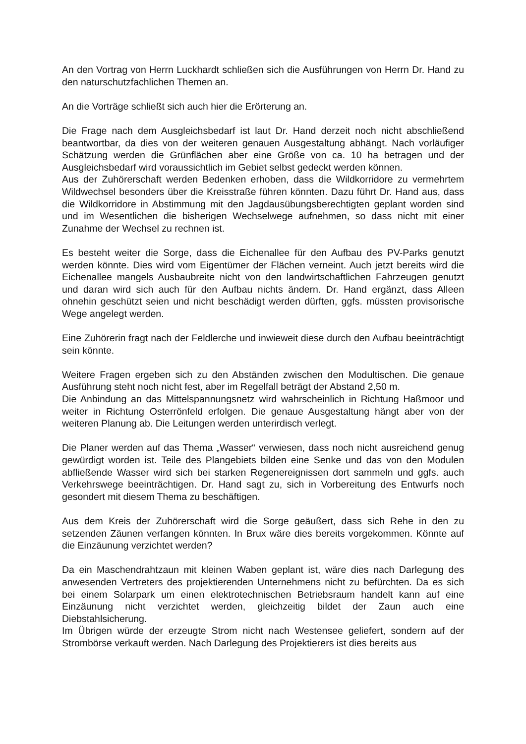An den Vortrag von Herrn Luckhardt schließen sich die Ausführungen von Herrn Dr. Hand zu den naturschutzfachlichen Themen an.
An die Vorträge schließt sich auch hier die Erörterung an.
Die Frage nach dem Ausgleichsbedarf ist laut Dr. Hand derzeit noch nicht abschließend beantwortbar, da dies von der weiteren genauen Ausgestaltung abhängt. Nach vorläufiger Schätzung werden die Grünflächen aber eine Größe von ca. 10 ha betragen und der Ausgleichsbedarf wird voraussichtlich im Gebiet selbst gedeckt werden können.
Aus der Zuhörerschaft werden Bedenken erhoben, dass die Wildkorridore zu vermehrtem Wildwechsel besonders über die Kreisstraße führen könnten. Dazu führt Dr. Hand aus, dass die Wildkorridore in Abstimmung mit den Jagdausübungsberechtigten geplant worden sind und im Wesentlichen die bisherigen Wechselwege aufnehmen, so dass nicht mit einer Zunahme der Wechsel zu rechnen ist.
Es besteht weiter die Sorge, dass die Eichenallee für den Aufbau des PV-Parks genutzt werden könnte. Dies wird vom Eigentümer der Flächen verneint. Auch jetzt bereits wird die Eichenallee mangels Ausbaubreite nicht von den landwirtschaftlichen Fahrzeugen genutzt und daran wird sich auch für den Aufbau nichts ändern. Dr. Hand ergänzt, dass Alleen ohnehin geschützt seien und nicht beschädigt werden dürften, ggfs. müssten provisorische Wege angelegt werden.
Eine Zuhörerin fragt nach der Feldlerche und inwieweit diese durch den Aufbau beeinträchtigt sein könnte.
Weitere Fragen ergeben sich zu den Abständen zwischen den Modultischen. Die genaue Ausführung steht noch nicht fest, aber im Regelfall beträgt der Abstand 2,50 m.
Die Anbindung an das Mittelspannungsnetz wird wahrscheinlich in Richtung Haßmoor und weiter in Richtung Osterrönfeld erfolgen. Die genaue Ausgestaltung hängt aber von der weiteren Planung ab. Die Leitungen werden unterirdisch verlegt.
Die Planer werden auf das Thema „Wasser“ verwiesen, dass noch nicht ausreichend genug gewürdigt worden ist. Teile des Plangebiets bilden eine Senke und das von den Modulen abfließende Wasser wird sich bei starken Regenereignissen dort sammeln und ggfs. auch Verkehrswege beeinträchtigen. Dr. Hand sagt zu, sich in Vorbereitung des Entwurfs noch gesondert mit diesem Thema zu beschäftigen.
Aus dem Kreis der Zuhörerschaft wird die Sorge geäußert, dass sich Rehe in den zu setzenden Zäunen verfangen könnten. In Brux wäre dies bereits vorgekommen. Könnte auf die Einzäunung verzichtet werden?
Da ein Maschendrahtzaun mit kleinen Waben geplant ist, wäre dies nach Darlegung des anwesenden Vertreters des projektierenden Unternehmens nicht zu befürchten. Da es sich bei einem Solarpark um einen elektrotechnischen Betriebsraum handelt kann auf eine Einzäunung nicht verzichtet werden, gleichzeitig bildet der Zaun auch eine Diebstahlsicherung.
Im Übrigen würde der erzeugte Strom nicht nach Westensee geliefert, sondern auf der Strombörse verkauft werden. Nach Darlegung des Projektierers ist dies bereits aus